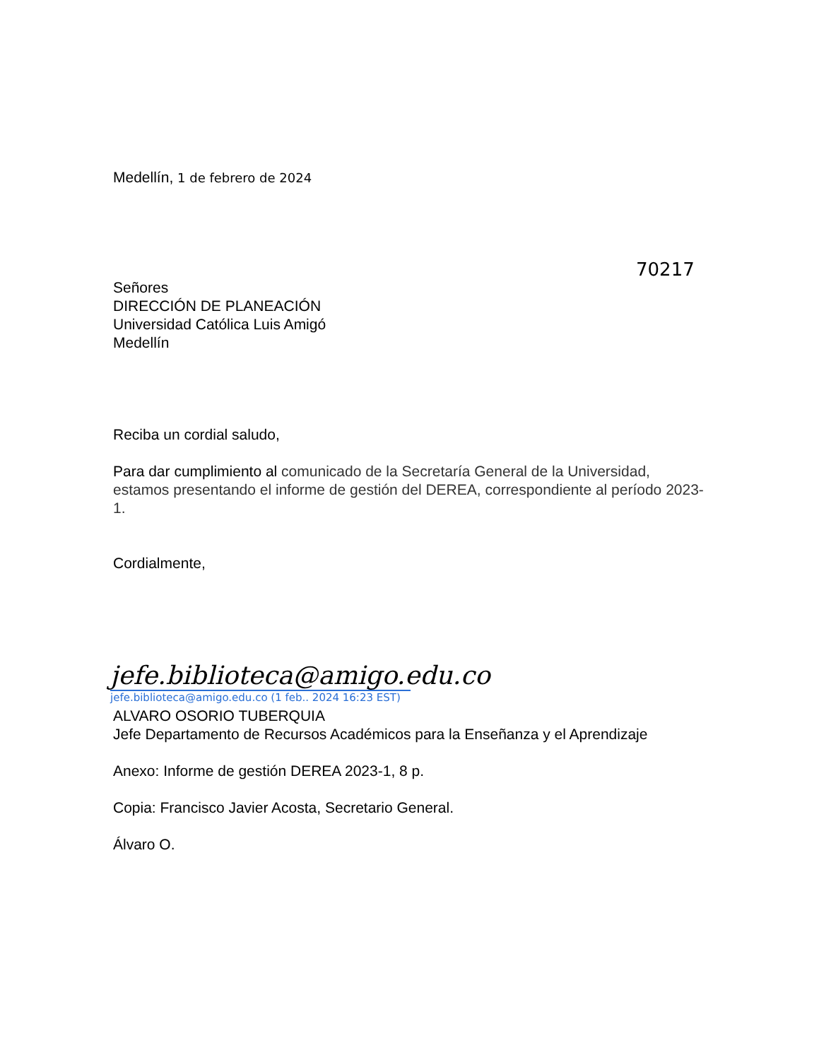Medellín, 1 de febrero de 2024
70217
Señores
DIRECCIÓN DE PLANEACIÓN
Universidad Católica Luis Amigó
Medellín
Reciba un cordial saludo,
Para dar cumplimiento al comunicado de la Secretaría General de la Universidad, estamos presentando el informe de gestión del DEREA, correspondiente al período 2023-1.
Cordialmente,
jefe.biblioteca@amigo.edu.co
jefe.biblioteca@amigo.edu.co (1 feb.. 2024 16:23 EST)
ALVARO OSORIO TUBERQUIA
Jefe Departamento de Recursos Académicos para la Enseñanza y el Aprendizaje
Anexo: Informe de gestión DEREA 2023-1, 8 p.
Copia: Francisco Javier Acosta, Secretario General.
Álvaro O.